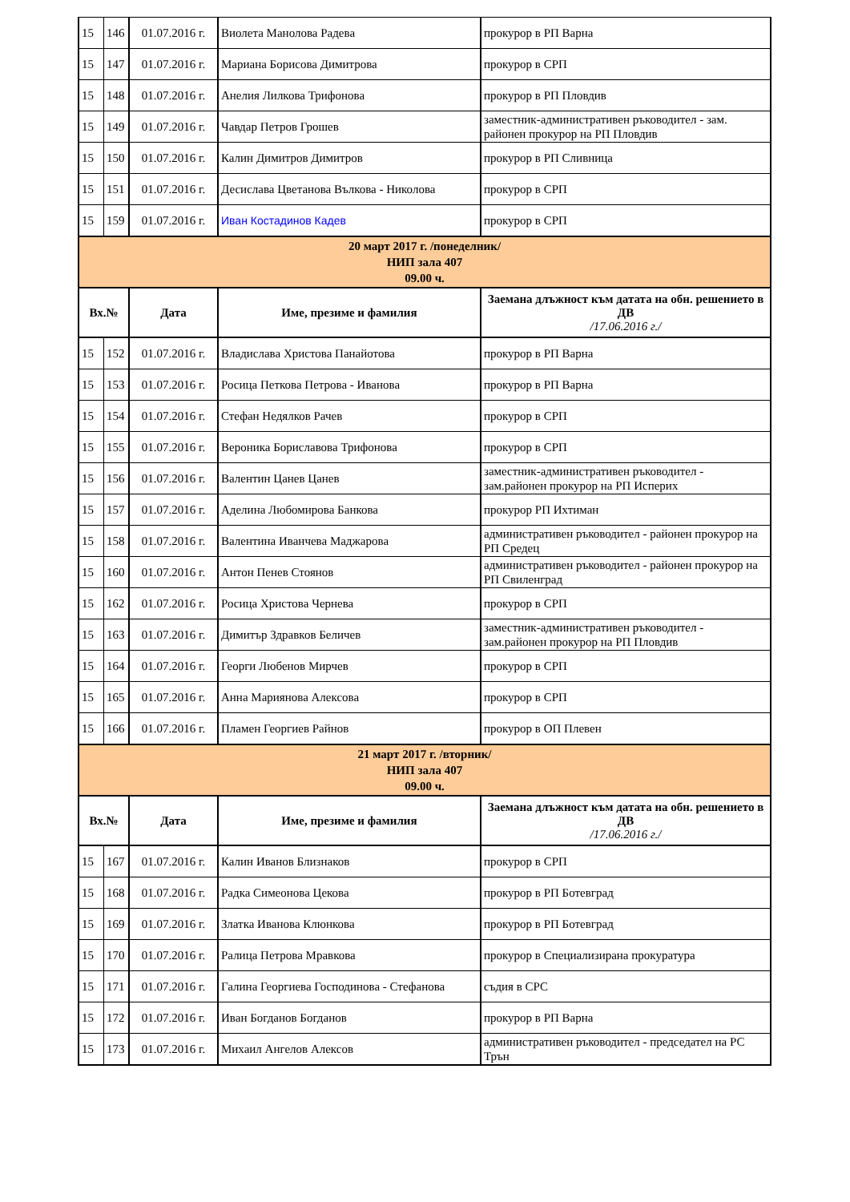| 15 | 146 | 01.07.2016 г. | Виолета Манолова Радева | прокурор в РП Варна |
| 15 | 147 | 01.07.2016 г. | Мариана Борисова Димитрова | прокурор в СРП |
| 15 | 148 | 01.07.2016 г. | Анелия Лилкова Трифонова | прокурор в РП Пловдив |
| 15 | 149 | 01.07.2016 г. | Чавдар Петров Грошев | заместник-административен ръководител - зам. районен прокурор на РП Пловдив |
| 15 | 150 | 01.07.2016 г. | Калин Димитров Димитров | прокурор в РП Сливница |
| 15 | 151 | 01.07.2016 г. | Десислава Цветанова Вълкова - Николова | прокурор в СРП |
| 15 | 159 | 01.07.2016 г. | Иван Костадинов Кадев | прокурор в СРП |
| 20 март 2017 г. /понеделник/ НИП зала 407 09.00 ч. | | | | |
| Вх.№ | | Дата | Име, презиме и фамилия | Заемана длъжност към датата на обн. решението в ДВ /17.06.2016 г./ |
| 15 | 152 | 01.07.2016 г. | Владислава Христова Панайотова | прокурор в РП Варна |
| 15 | 153 | 01.07.2016 г. | Росица Петкова Петрова - Иванова | прокурор в РП Варна |
| 15 | 154 | 01.07.2016 г. | Стефан Недялков Рачев | прокурор в СРП |
| 15 | 155 | 01.07.2016 г. | Вероника Бориславова Трифонова | прокурор в СРП |
| 15 | 156 | 01.07.2016 г. | Валентин Цанев Цанев | заместник-административен ръководител - зам.районен прокурор на РП Исперих |
| 15 | 157 | 01.07.2016 г. | Аделина Любомирова Банкова | прокурор РП Ихтиман |
| 15 | 158 | 01.07.2016 г. | Валентина Иванчева Маджарова | административен ръководител - районен прокурор на РП Средец |
| 15 | 160 | 01.07.2016 г. | Антон Пенев Стоянов | административен ръководител - районен прокурор на РП Свиленград |
| 15 | 162 | 01.07.2016 г. | Росица Христова Чернева | прокурор в СРП |
| 15 | 163 | 01.07.2016 г. | Димитър Здравков Беличев | заместник-административен ръководител - зам.районен прокурор на РП Пловдив |
| 15 | 164 | 01.07.2016 г. | Георги Любенов Мирчев | прокурор в СРП |
| 15 | 165 | 01.07.2016 г. | Анна Мариянова Алексова | прокурор в СРП |
| 15 | 166 | 01.07.2016 г. | Пламен Георгиев Райнов | прокурор в ОП Плевен |
| 21 март 2017 г. /вторник/ НИП зала 407 09.00 ч. | | | | |
| Вх.№ | | Дата | Име, презиме и фамилия | Заемана длъжност към датата на обн. решението в ДВ /17.06.2016 г./ |
| 15 | 167 | 01.07.2016 г. | Калин Иванов Близнаков | прокурор в СРП |
| 15 | 168 | 01.07.2016 г. | Радка Симеонова Цекова | прокурор в РП Ботевград |
| 15 | 169 | 01.07.2016 г. | Златка Иванова Клюнкова | прокурор в РП Ботевград |
| 15 | 170 | 01.07.2016 г. | Ралица Петрова Мравкова | прокурор в Специализирана прокуратура |
| 15 | 171 | 01.07.2016 г. | Галина Георгиева Господинова - Стефанова | съдия в СРС |
| 15 | 172 | 01.07.2016 г. | Иван Богданов Богданов | прокурор в РП Варна |
| 15 | 173 | 01.07.2016 г. | Михаил Ангелов Алексов | административен ръководител - председател на РС Трън |